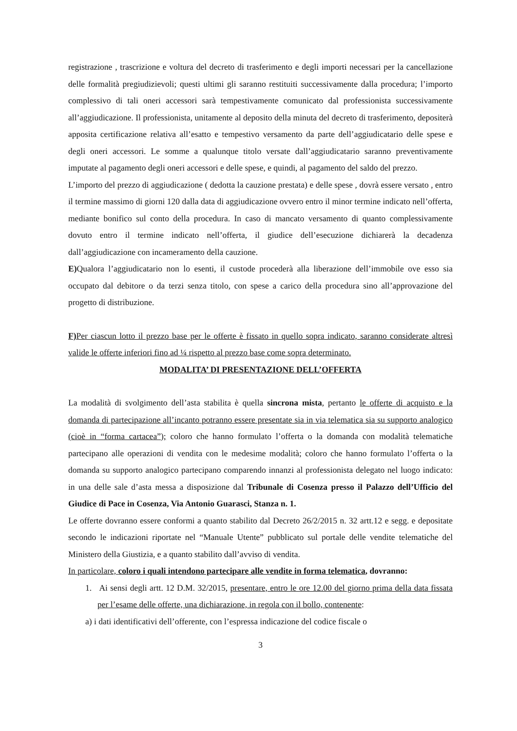registrazione , trascrizione e voltura del decreto di trasferimento e degli importi necessari per la cancellazione delle formalità pregiudizievoli; questi ultimi gli saranno restituiti successivamente dalla procedura; l’importo complessivo di tali oneri accessori sarà tempestivamente comunicato dal professionista successivamente all’aggiudicazione. Il professionista, unitamente al deposito della minuta del decreto di trasferimento, depositerà apposita certificazione relativa all’esatto e tempestivo versamento da parte dell’aggiudicatario delle spese e degli oneri accessori. Le somme a qualunque titolo versate dall’aggiudicatario saranno preventivamente imputate al pagamento degli oneri accessori e delle spese, e quindi, al pagamento del saldo del prezzo.
L’importo del prezzo di aggiudicazione ( dedotta la cauzione prestata) e delle spese , dovrà essere versato , entro il termine massimo di giorni 120 dalla data di aggiudicazione ovvero entro il minor termine indicato nell’offerta, mediante bonifico sul conto della procedura. In caso di mancato versamento di quanto complessivamente dovuto entro il termine indicato nell’offerta, il giudice dell’esecuzione dichiarerà la decadenza dall’aggiudicazione con incameramento della cauzione.
E) Qualora l’aggiudicatario non lo esenti, il custode procederà alla liberazione dell’immobile ove esso sia occupato dal debitore o da terzi senza titolo, con spese a carico della procedura sino all’approvazione del progetto di distribuzione.
F) Per ciascun lotto il prezzo base per le offerte è fissato in quello sopra indicato, saranno considerate altresì valide le offerte inferiori fino ad ¼ rispetto al prezzo base come sopra determinato.
MODALITA’ DI PRESENTAZIONE DELL’OFFERTA
La modalità di svolgimento dell’asta stabilita è quella sincrona mista, pertanto le offerte di acquisto e la domanda di partecipazione all’incanto potranno essere presentate sia in via telematica sia su supporto analogico (cioè in “forma cartacea”); coloro che hanno formulato l’offerta o la domanda con modalità telematiche partecipano alle operazioni di vendita con le medesime modalità; coloro che hanno formulato l’offerta o la domanda su supporto analogico partecipano comparendo innanzi al professionista delegato nel luogo indicato: in una delle sale d’asta messa a disposizione dal Tribunale di Cosenza presso il Palazzo dell’Ufficio del Giudice di Pace in Cosenza, Via Antonio Guarasci, Stanza n. 1.
Le offerte dovranno essere conformi a quanto stabilito dal Decreto 26/2/2015 n. 32 artt.12 e segg. e depositate secondo le indicazioni riportate nel “Manuale Utente” pubblicato sul portale delle vendite telematiche del Ministero della Giustizia, e a quanto stabilito dall’avviso di vendita.
In particolare, coloro i quali intendono partecipare alle vendite in forma telematica, dovranno:
1. Ai sensi degli artt. 12 D.M. 32/2015, presentare, entro le ore 12.00 del giorno prima della data fissata per l’esame delle offerte, una dichiarazione, in regola con il bollo, contenente:
a) i dati identificativi dell’offerente, con l’espressa indicazione del codice fiscale o
3